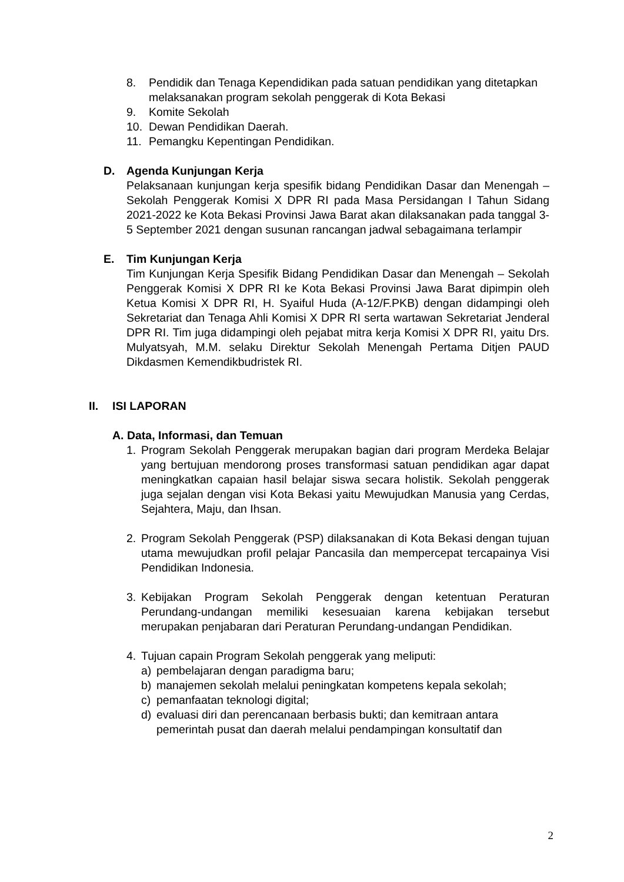8. Pendidik dan Tenaga Kependidikan pada satuan pendidikan yang ditetapkan melaksanakan program sekolah penggerak di Kota Bekasi
9. Komite Sekolah
10. Dewan Pendidikan Daerah.
11. Pemangku Kepentingan Pendidikan.
D. Agenda Kunjungan Kerja
Pelaksanaan kunjungan kerja spesifik bidang Pendidikan Dasar dan Menengah – Sekolah Penggerak Komisi X DPR RI pada Masa Persidangan I Tahun Sidang 2021-2022 ke Kota Bekasi Provinsi Jawa Barat akan dilaksanakan pada tanggal 3-5 September 2021 dengan susunan rancangan jadwal sebagaimana terlampir
E. Tim Kunjungan Kerja
Tim Kunjungan Kerja Spesifik Bidang Pendidikan Dasar dan Menengah – Sekolah Penggerak Komisi X DPR RI ke Kota Bekasi Provinsi Jawa Barat dipimpin oleh Ketua Komisi X DPR RI, H. Syaiful Huda (A-12/F.PKB) dengan didampingi oleh Sekretariat dan Tenaga Ahli Komisi X DPR RI serta wartawan Sekretariat Jenderal DPR RI. Tim juga didampingi oleh pejabat mitra kerja Komisi X DPR RI, yaitu Drs. Mulyatsyah, M.M. selaku Direktur Sekolah Menengah Pertama Ditjen PAUD Dikdasmen Kemendikbudristek RI.
II. ISI LAPORAN
A. Data, Informasi, dan Temuan
1. Program Sekolah Penggerak merupakan bagian dari program Merdeka Belajar yang bertujuan mendorong proses transformasi satuan pendidikan agar dapat meningkatkan capaian hasil belajar siswa secara holistik. Sekolah penggerak juga sejalan dengan visi Kota Bekasi yaitu Mewujudkan Manusia yang Cerdas, Sejahtera, Maju, dan Ihsan.
2. Program Sekolah Penggerak (PSP) dilaksanakan di Kota Bekasi dengan tujuan utama mewujudkan profil pelajar Pancasila dan mempercepat tercapainya Visi Pendidikan Indonesia.
3. Kebijakan Program Sekolah Penggerak dengan ketentuan Peraturan Perundang-undangan memiliki kesesuaian karena kebijakan tersebut merupakan penjabaran dari Peraturan Perundang-undangan Pendidikan.
4. Tujuan capain Program Sekolah penggerak yang meliputi:
a) pembelajaran dengan paradigma baru;
b) manajemen sekolah melalui peningkatan kompetens kepala sekolah;
c) pemanfaatan teknologi digital;
d) evaluasi diri dan perencanaan berbasis bukti; dan kemitraan antara pemerintah pusat dan daerah melalui pendampingan konsultatif dan
2